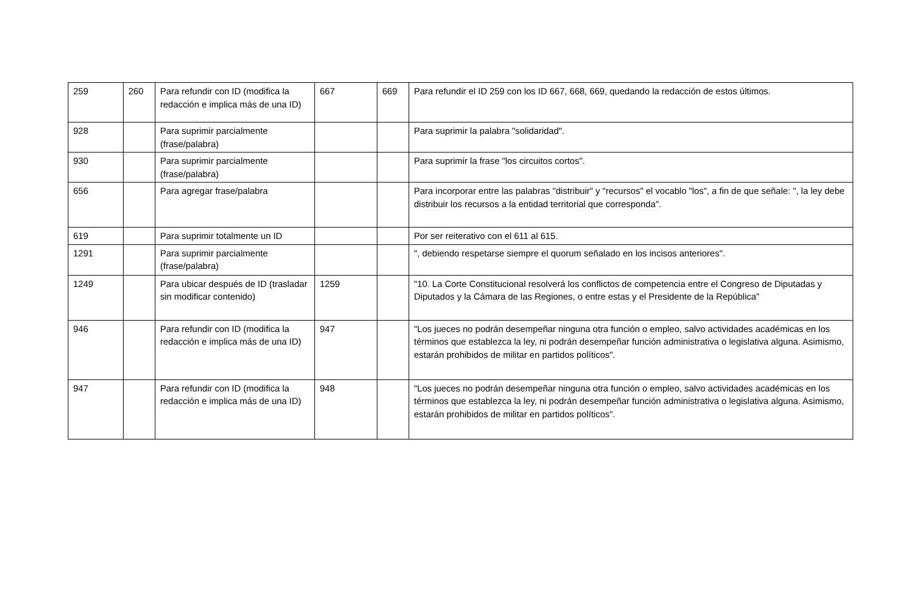| 259 | 260 | Para refundir con ID (modifica la redacción e implica más de una ID) | 667 | 669 | Para refundir el ID 259 con los ID 667, 668, 669, quedando la redacción de estos últimos. |
| 928 | | Para suprimir parcialmente (frase/palabra) | | | Para suprimir la palabra "solidaridad". |
| 930 | | Para suprimir parcialmente (frase/palabra) | | | Para suprimir la frase "los circuitos cortos". |
| 656 | | Para agregar frase/palabra | | | Para incorporar entre las palabras "distribuir" y "recursos" el vocablo "los", a fin de que señale: ", la ley debe distribuir los recursos a la entidad territorial que corresponda". |
| 619 | | Para suprimir totalmente un ID | | | Por ser reiterativo con el 611 al 615. |
| 1291 | | Para suprimir parcialmente (frase/palabra) | | | ", debiendo respetarse siempre el quorum señalado en los incisos anteriores". |
| 1249 | | Para ubicar después de ID (trasladar sin modificar contenido) | 1259 | | "10. La Corte Constitucional resolverá los conflictos de competencia entre el Congreso de Diputadas y Diputados y la Cámara de las Regiones, o entre estas y el Presidente de la República" |
| 946 | | Para refundir con ID (modifica la redacción e implica más de una ID) | 947 | | "Los jueces no podrán desempeñar ninguna otra función o empleo, salvo actividades académicas en los términos que establezca la ley, ni podrán desempeñar función administrativa o legislativa alguna. Asimismo, estarán prohibidos de militar en partidos políticos". |
| 947 | | Para refundir con ID (modifica la redacción e implica más de una ID) | 948 | | "Los jueces no podrán desempeñar ninguna otra función o empleo, salvo actividades académicas en los términos que establezca la ley, ni podrán desempeñar función administrativa o legislativa alguna. Asimismo, estarán prohibidos de militar en partidos políticos". |